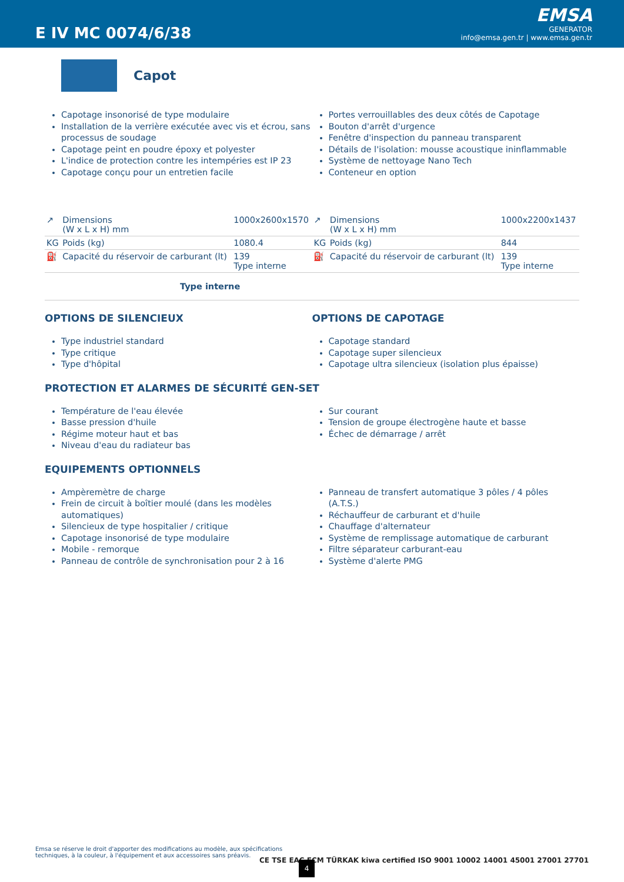E IV MC 0074/6/38
EMSA
GENERATOR
info@emsa.gen.tr | www.emsa.gen.tr
Capot
Capotage insonorisé de type modulaire
Installation de la verrière exécutée avec vis et écrou, sans processus de soudage
Capotage peint en poudre époxy et polyester
L'indice de protection contre les intempéries est IP 23
Capotage conçu pour un entretien facile
Portes verrouillables des deux côtés de Capotage
Bouton d'arrêt d'urgence
Fenêtre d'inspection du panneau transparent
Détails de l'isolation: mousse acoustique ininflammable
Système de nettoyage Nano Tech
Conteneur en option
| ↗ | Dimensions (W x L x H) mm | 1000x2600x1570 | ↗ | Dimensions (W x L x H) mm | 1000x2200x1437 |
| KG | Poids (kg) | 1080.4 | KG | Poids (kg) | 844 |
| ⛽ | Capacité du réservoir de carburant (lt) | 139 Type interne | ⛽ | Capacité du réservoir de carburant (lt) | 139 Type interne |
| Type interne | | | | | |
OPTIONS DE SILENCIEUX
Type industriel standard
Type critique
Type d'hôpital
OPTIONS DE CAPOTAGE
Capotage standard
Capotage super silencieux
Capotage ultra silencieux (isolation plus épaisse)
PROTECTION ET ALARMES DE SÉCURITÉ GEN-SET
Température de l'eau élevée
Basse pression d'huile
Régime moteur haut et bas
Niveau d'eau du radiateur bas
Sur courant
Tension de groupe électrogène haute et basse
Échec de démarrage / arrêt
EQUIPEMENTS OPTIONNELS
Ampèremètre de charge
Frein de circuit à boîtier moulé (dans les modèles automatiques)
Silencieux de type hospitalier / critique
Capotage insonorisé de type modulaire
Mobile - remorque
Panneau de contrôle de synchronisation pour 2 à 16
Panneau de transfert automatique 3 pôles / 4 pôles (A.T.S.)
Réchauffeur de carburant et d'huile
Chauffage d'alternateur
Système de remplissage automatique de carburant
Filtre séparateur carburant-eau
Système d'alerte PMG
Emsa se réserve le droit d'apporter des modifications au modèle, aux spécifications techniques, à la couleur, à l'équipement et aux accessoires sans préavis.
CE TSE EAC ECM TÜRKAK kiwa certified ISO 9001 10002 14001 45001 27001 27701
4